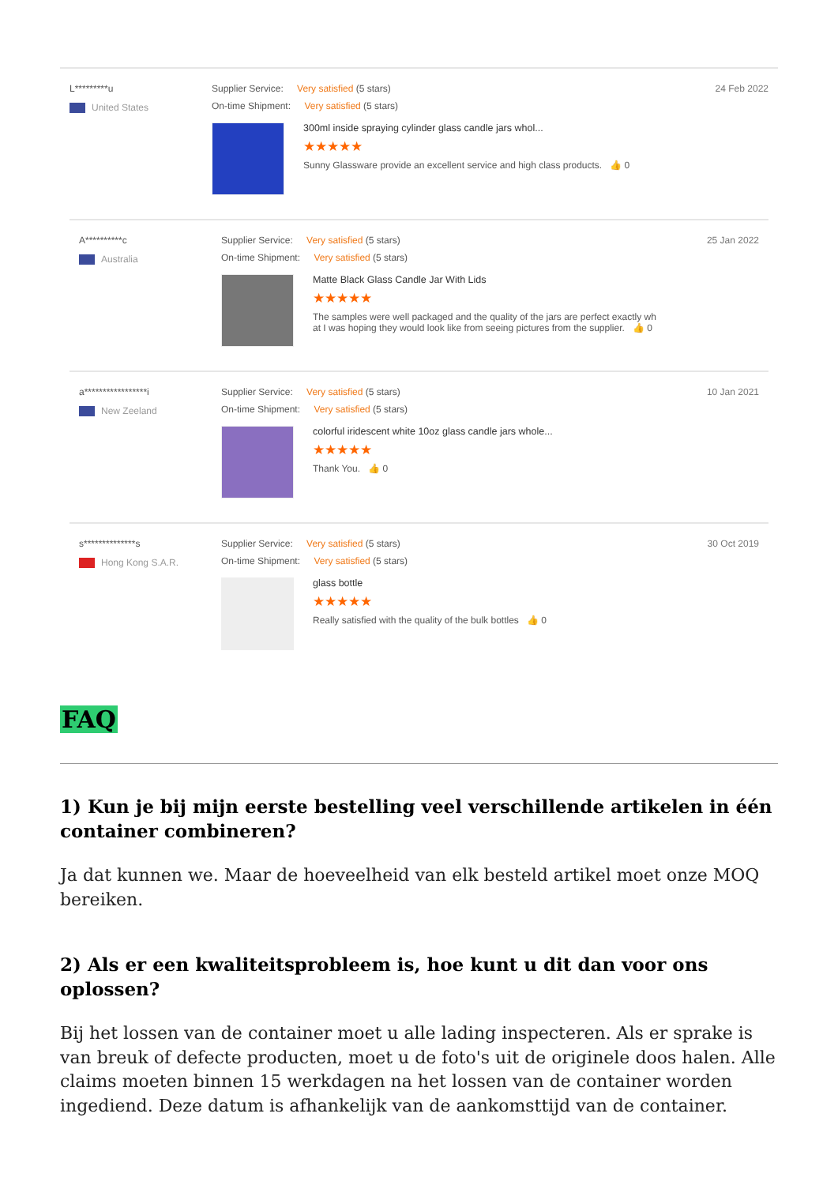L*********u
United States
Supplier Service: Very satisfied (5 stars)
On-time Shipment: Very satisfied (5 stars)
300ml inside spraying cylinder glass candle jars whol...
★★★★★
Sunny Glassware provide an excellent service and high class products. 👍 0
24 Feb 2022
A**********c
Australia
Supplier Service: Very satisfied (5 stars)
On-time Shipment: Very satisfied (5 stars)
Matte Black Glass Candle Jar With Lids
★★★★★
The samples were well packaged and the quality of the jars are perfect exactly wh
at I was hoping they would look like from seeing pictures from the supplier. 👍 0
25 Jan 2022
a*****************i
New Zeeland
Supplier Service: Very satisfied (5 stars)
On-time Shipment: Very satisfied (5 stars)
colorful iridescent white 10oz glass candle jars whole...
★★★★★
Thank You. 👍 0
10 Jan 2021
s**************s
Hong Kong S.A.R.
Supplier Service: Very satisfied (5 stars)
On-time Shipment: Very satisfied (5 stars)
glass bottle
★★★★★
Really satisfied with the quality of the bulk bottles 👍 0
30 Oct 2019
FAQ
1) Kun je bij mijn eerste bestelling veel verschillende artikelen in één container combineren?
Ja dat kunnen we. Maar de hoeveelheid van elk besteld artikel moet onze MOQ bereiken.
2) Als er een kwaliteitsprobleem is, hoe kunt u dit dan voor ons oplossen?
Bij het lossen van de container moet u alle lading inspecteren. Als er sprake is van breuk of defecte producten, moet u de foto's uit de originele doos halen. Alle claims moeten binnen 15 werkdagen na het lossen van de container worden ingediend. Deze datum is afhankelijk van de aankomsttijd van de container.